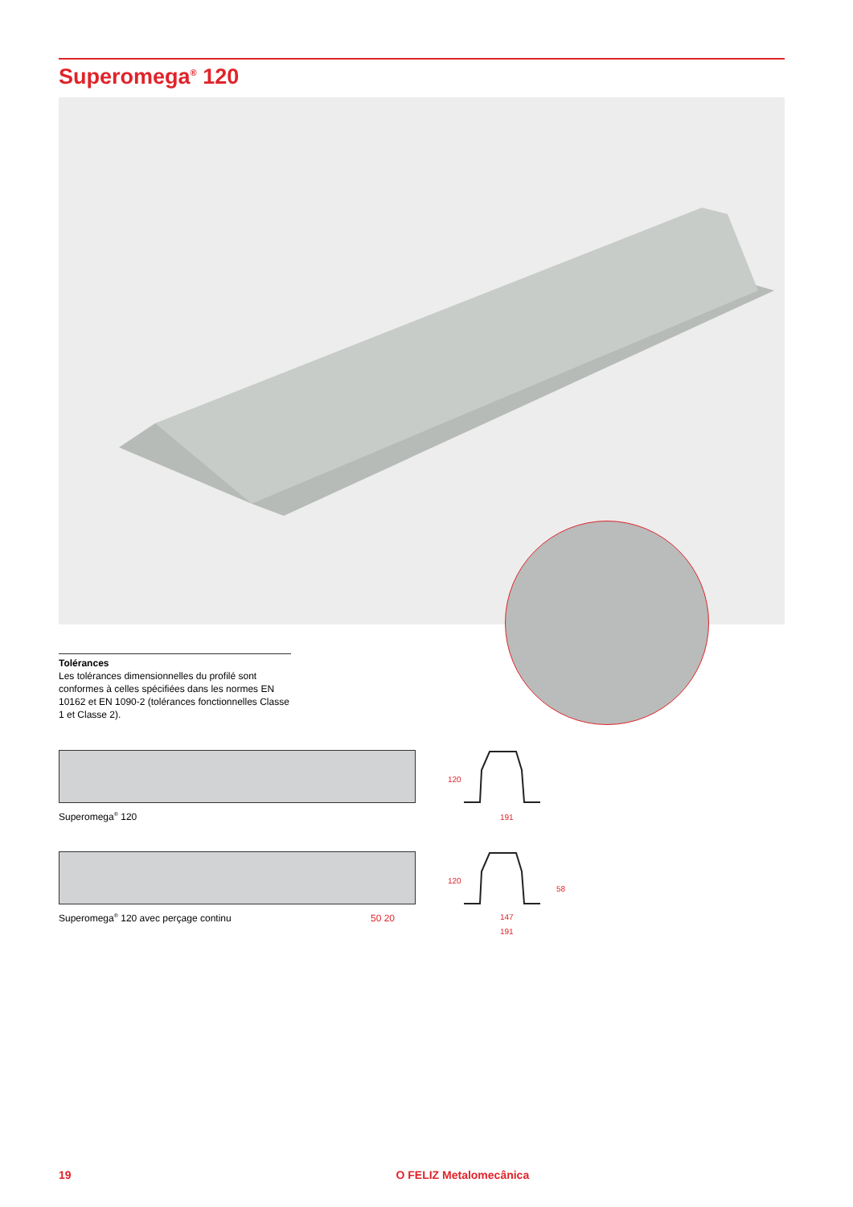Superomega<sup>®</sup> 120
Tolérances
Les tolérances dimensionnelles du profilé sont conformes à celles spécifiées dans les normes EN 10162 et EN 1090-2 (tolérances fonctionnelles Classe 1 et Classe 2).
Superomega<sup>®</sup> 120
120
191
Superomega<sup>®</sup> 120 avec perçage continu 50 20
120
58
147
191
19 O FELIZ Metalomecânica